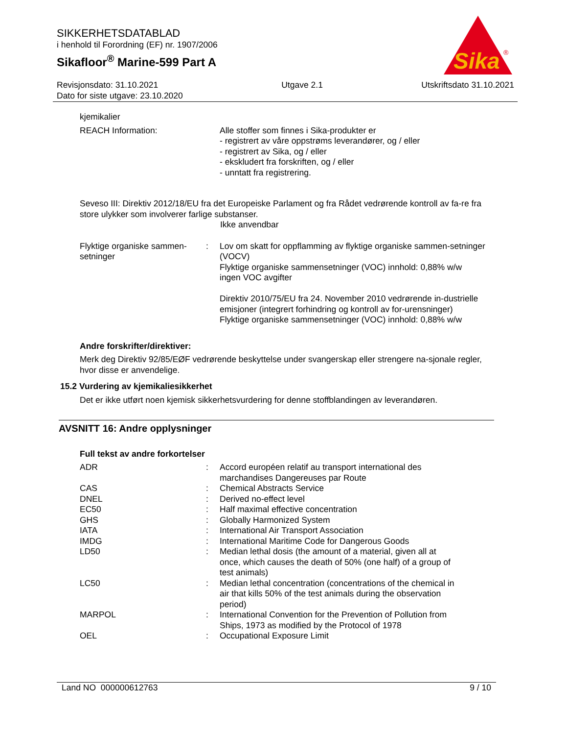SIKKERHETSDATABLAD
i henhold til Forordning (EF) nr. 1907/2006
Sikafloor<sup>®</sup> Marine-599 Part A
Sika
®
Revisjonsdato: 31.10.2021
Dato for siste utgave: 23.10.2020
Utgave 2.1 Utskriftsdato 31.10.2021
kjemikalier
| REACH Information: | | Alle stoffer som finnes i Sika-produkter er - registrert av våre oppstrøms leverandører, og / eller - registrert av Sika, og / eller - ekskludert fra forskriften, og / eller - unntatt fra registrering. |
Seveso III: Direktiv 2012/18/EU fra det Europeiske Parlament og fra Rådet vedrørende kontroll av fa-re fra store ulykker som involverer farlige substanser.
Ikke anvendbar
| Flyktige organiske sammen-setninger | : | Lov om skatt for oppflamming av flyktige organiske sammen-setninger (VOCV) Flyktige organiske sammensetninger (VOC) innhold: 0,88% w/w ingen VOC avgifter Direktiv 2010/75/EU fra 24. November 2010 vedrørende in-dustrielle emisjoner (integrert forhindring og kontroll av for-urensninger) Flyktige organiske sammensetninger (VOC) innhold: 0,88% w/w |
Andre forskrifter/direktiver:
Merk deg Direktiv 92/85/EØF vedrørende beskyttelse under svangerskap eller strengere na-sjonale regler, hvor disse er anvendelige.
15.2 Vurdering av kjemikaliesikkerhet
Det er ikke utført noen kjemisk sikkerhetsvurdering for denne stoffblandingen av leverandøren.
AVSNITT 16: Andre opplysninger
Full tekst av andre forkortelser
| ADR | : | Accord européen relatif au transport international des marchandises Dangereuses par Route |
| CAS | : | Chemical Abstracts Service |
| DNEL | : | Derived no-effect level |
| EC50 | : | Half maximal effective concentration |
| GHS | : | Globally Harmonized System |
| IATA | : | International Air Transport Association |
| IMDG | : | International Maritime Code for Dangerous Goods |
| LD50 | : | Median lethal dosis (the amount of a material, given all at once, which causes the death of 50% (one half) of a group of test animals) |
| LC50 | : | Median lethal concentration (concentrations of the chemical in air that kills 50% of the test animals during the observation period) |
| MARPOL | : | International Convention for the Prevention of Pollution from Ships, 1973 as modified by the Protocol of 1978 |
| OEL | : | Occupational Exposure Limit |
Land NO 000000612763 9 / 10